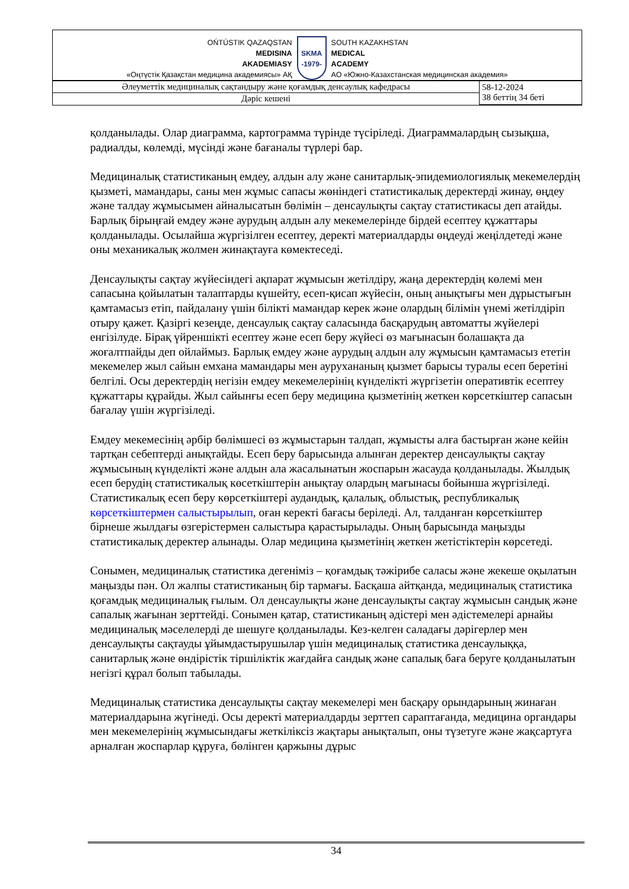OŃTÚSTIK QAZAQSTAN
MEDISINA
AKADEMIASY
«Оңтүстік Қазақстан медицина академиясы» АҚ
SKMA
-1979-
SOUTH KAZAKHSTAN
MEDICAL
ACADEMY
АО «Южно-Казахстанская медицинская академия»
| Әлеуметтік медициналық сақтандыру және қоғамдық денсаулық кафедрасы | 58-12-2024 38 беттің 34 беті |
| Дәріс кешені | |
қолданылады. Олар диаграмма, картограмма түрінде түсіріледі. Диаграммалардың сызықша, радиалды, көлемді, мүсінді және бағаналы түрлері бар.
Медициналық статистиканың емдеу, алдын алу және санитарлық-эпидемиологиялық мекемелердің қызметі, мамандары, саны мен жұмыс сапасы жөніндегі статистикалық деректерді жинау, өңдеу және талдау жұмысымен айналысатын бөлімін – денсаулықты сақтау статистикасы деп атайды. Барлық бірыңғай емдеу және аурудың алдын алу мекемелерінде бірдей есептеу құжаттары қолданылады. Осылайша жүргізілген есептеу, деректі материалдарды өңдеуді жеңілдетеді және оны механикалық жолмен жинақтауға көмектеседі.
Денсаулықты сақтау жүйесіндегі ақпарат жұмысын жетілдіру, жаңа деректердің көлемі мен сапасына қойылатын талаптарды күшейту, есеп-қисап жүйесін, оның анықтығы мен дұрыстығын қамтамасыз етіп, пайдалану үшін білікті мамандар керек және олардың білімін үнемі жетілдіріп отыру қажет. Қазіргі кезеңде, денсаулық сақтау саласында басқарудың автоматты жүйелері енгізілуде. Бірақ үйреншікті есептеу және есеп беру жүйесі өз мағынасын болашақта да жоғалтпайды деп ойлаймыз. Барлық емдеу және аурудың алдын алу жұмысын қамтамасыз ететін мекемелер жыл сайын емхана мамандары мен аурухананың қызмет барысы туралы есеп беретіні белгілі. Осы деректердің негізін емдеу мекемелерінің күнделікті жүргізетін оперативтік есептеу құжаттары құрайды. Жыл сайынғы есеп беру медицина қызметінің жеткен көрсеткіштер сапасын бағалау үшін жүргізіледі.
Емдеу мекемесінің әрбір бөлімшесі өз жұмыстарын талдап, жұмысты алға бастырған және кейін тартқан себептерді анықтайды. Есеп беру барысында алынған деректер денсаулықты сақтау жұмысының күнделікті және алдын ала жасалынатын жоспарын жасауда қолданылады. Жылдық есеп берудің статистикалық көсеткіштерін анықтау олардың мағынасы бойынша жүргізіледі. Статистикалық есеп беру көрсеткіштері аудандық, қалалық, облыстық, республикалық көрсеткіштермен салыстырылып, оған керекті бағасы беріледі. Ал, талданған көрсеткіштер бірнеше жылдағы өзгерістермен салыстыра қарастырылады. Оның барысында маңызды статистикалық деректер алынады. Олар медицина қызметінің жеткен жетістіктерін көрсетеді.
Сонымен, медициналық статистика дегеніміз – қоғамдық тәжірибе саласы және жекеше оқылатын маңызды пән. Ол жалпы статистиканың бір тармағы. Басқаша айтқанда, медициналық статистика қоғамдық медициналық ғылым. Ол денсаулықты және денсаулықты сақтау жұмысын сандық және сапалық жағынан зерттейді. Сонымен қатар, статистиканың әдістері мен әдістемелері арнайы медициналық мәселелерді де шешуге қолданылады. Кез-келген саладағы дәрігерлер мен денсаулықты сақтауды ұйымдастырушылар үшін медициналық статистика денсаулыққа, санитарлық және өндірістік тіршіліктік жағдайға сандық және сапалық баға беруге қолданылатын негізгі құрал болып табылады.
Медициналық статистика денсаулықты сақтау мекемелері мен басқару орындарының жинаған материалдарына жүгінеді. Осы деректі материалдарды зерттеп сараптағанда, медицина органдары мен мекемелерінің жұмысындағы жеткіліксіз жақтары анықталып, оны түзетуге және жақсартуға арналған жоспарлар құруға, бөлінген қаржыны дұрыс
34